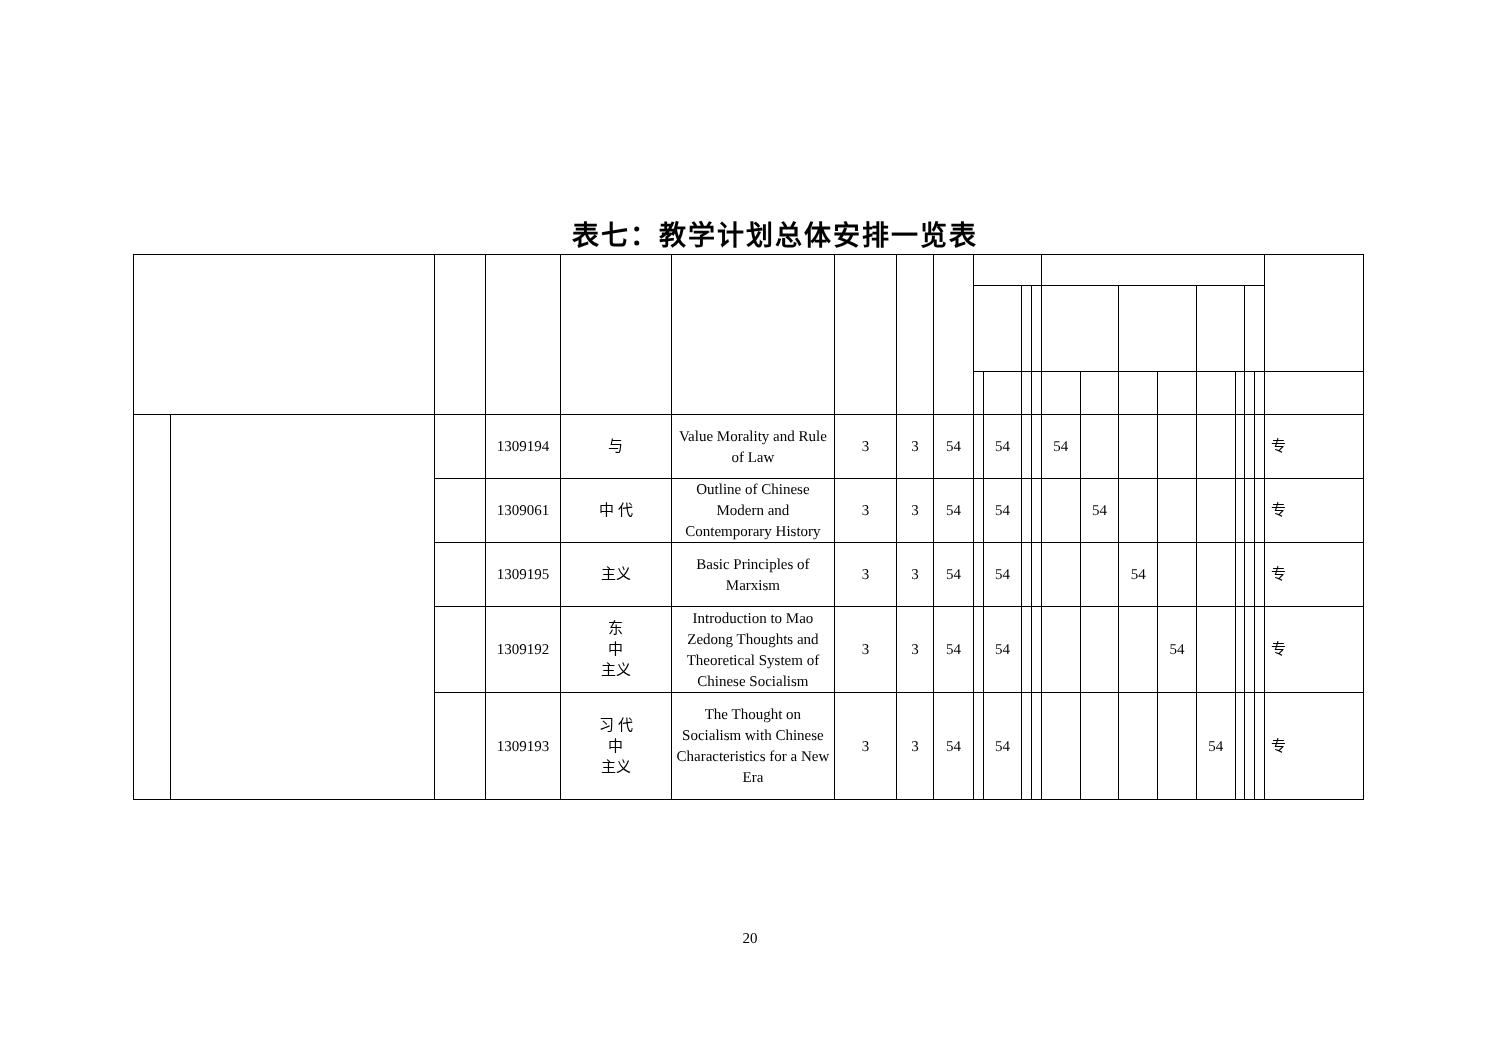表七：教学计划总体安排一览表
| | | | 1309194 | 与 | Value Morality and Rule of Law | 3 | 3 | 54 | | 54 | | | 54 | | | | | | | | 专 |
| | | | 1309061 | 中 代 | Outline of Chinese Modern and Contemporary History | 3 | 3 | 54 | | 54 | | | | 54 | | | | | | | 专 |
| | | | 1309195 | 主义 | Basic Principles of Marxism | 3 | 3 | 54 | | 54 | | | | | 54 | | | | | | 专 |
| | | | 1309192 | 东 中 主义 | Introduction to Mao Zedong Thoughts and Theoretical System of Chinese Socialism | 3 | 3 | 54 | | 54 | | | | | | 54 | | | | | 专 |
| | | | 1309193 | 习 代 中 主义 | The Thought on Socialism with Chinese Characteristics for a New Era | 3 | 3 | 54 | | 54 | | | | | | | 54 | | | | 专 |
20